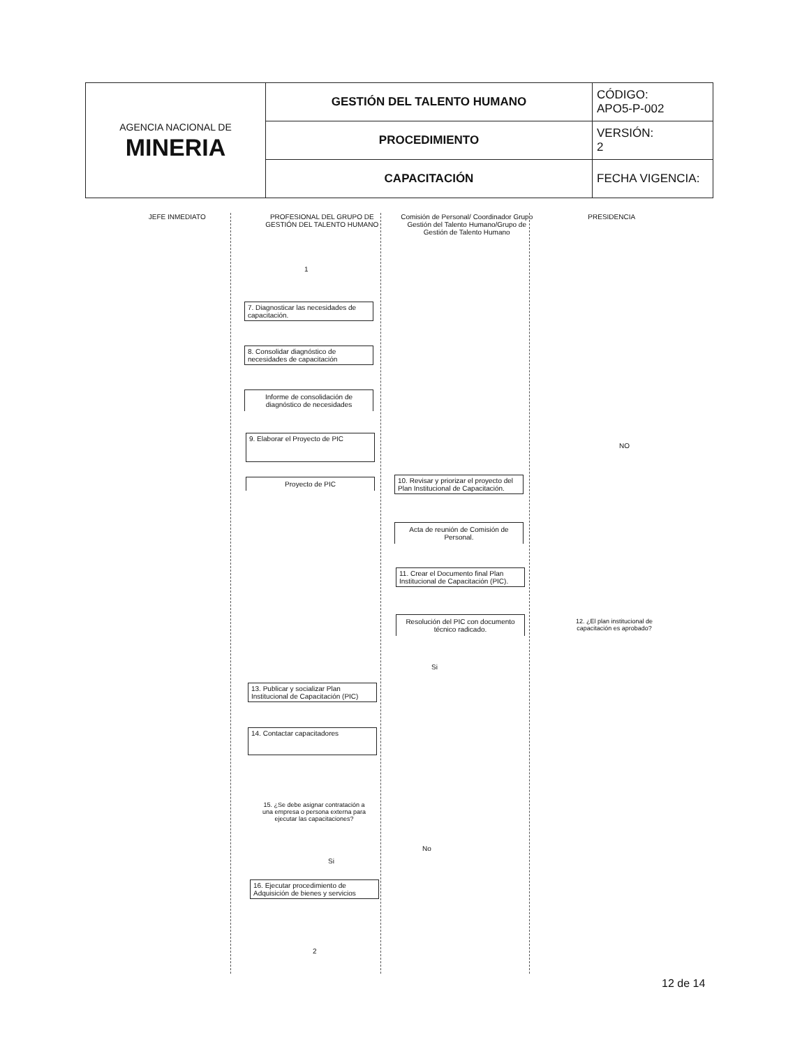| AGENCIA NACIONAL DE MINERIA | GESTIÓN DEL TALENTO HUMANO | CÓDIGO: APO5-P-002 |
| | PROCEDIMIENTO | VERSIÓN: 2 |
| | CAPACITACIÓN | FECHA VIGENCIA: |
JEFE INMEDIATO PROFESIONAL DEL GRUPO DE GESTIÓN DEL TALENTO HUMANO
Comisión de Personal/ Coordinador Grupo Gestión del Talento Humano/Grupo de Gestión de Talento Humano
PRESIDENCIA
1
7. Diagnosticar las necesidades de capacitación.
8. Consolidar diagnóstico de necesidades de capacitación
Informe de consolidación de diagnóstico de necesidades
9. Elaborar el Proyecto de PIC
NO
Proyecto de PIC
10. Revisar y priorizar el proyecto del Plan Institucional de Capacitación.
Acta de reunión de Comisión de Personal.
11. Crear el Documento final Plan Institucional de Capacitación (PIC).
Resolución del PIC con documento técnico radicado.
12. ¿El plan institucional de capacitación es aprobado?
Si
13. Publicar y socializar Plan Institucional de Capacitación (PIC)
14. Contactar capacitadores
15. ¿Se debe asignar contratación a una empresa o persona externa para ejecutar las capacitaciones?
No
Si
16. Ejecutar procedimiento de Adquisición de bienes y servicios
2
12 de 14